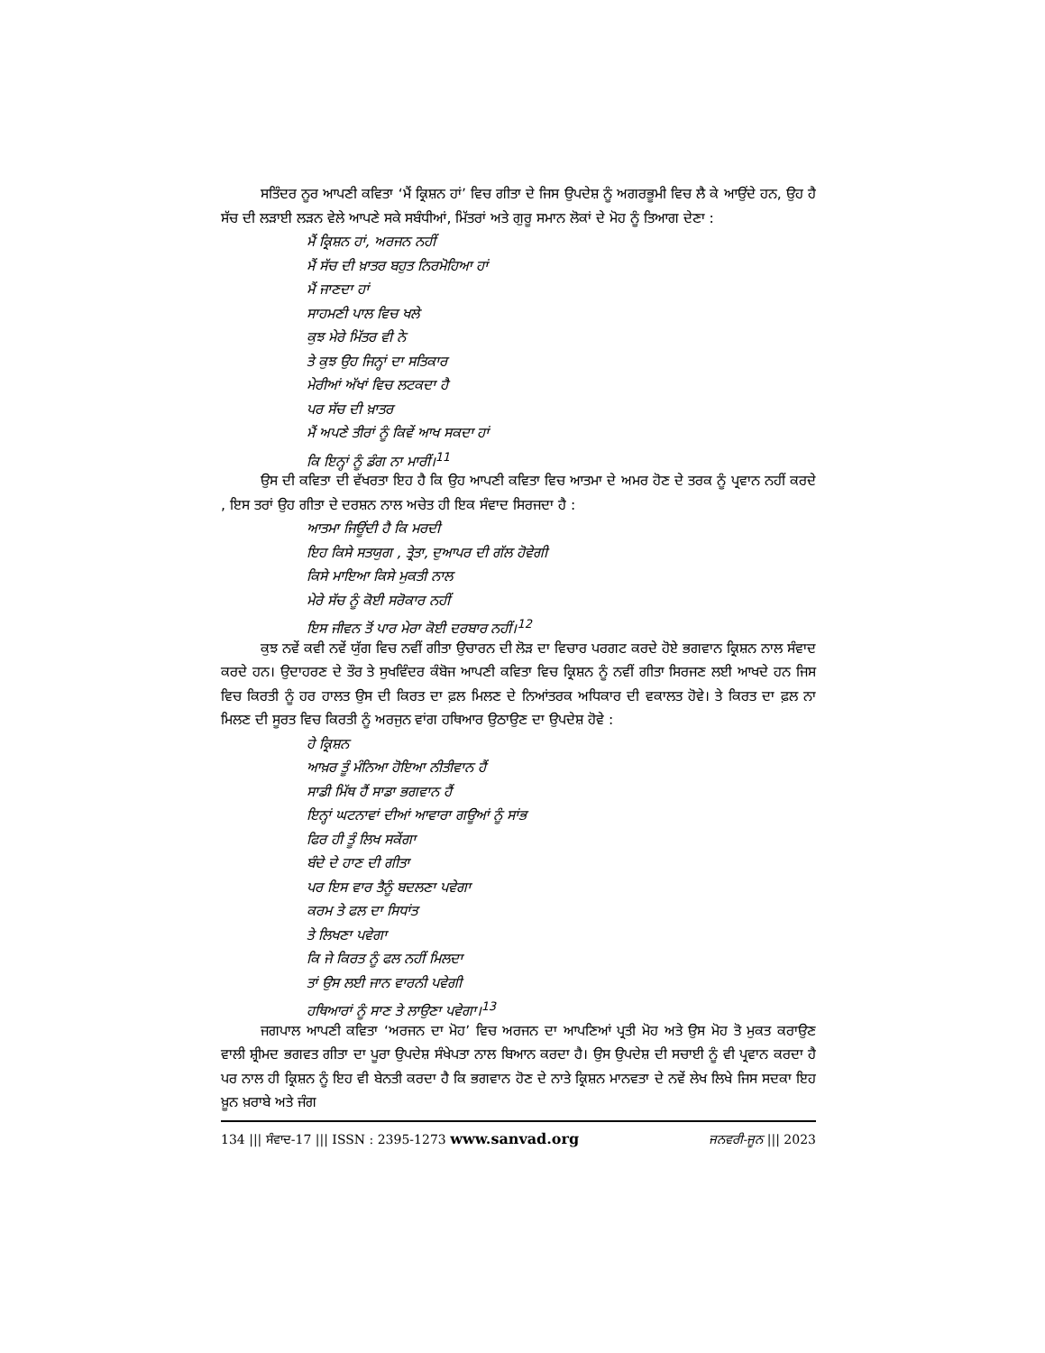ਸਤਿੰਦਰ ਨੂਰ ਆਪਣੀ ਕਵਿਤਾ ‘ਮੈਂ ਕ੍ਰਿਸ਼ਨ ਹਾਂ’ ਵਿਚ ਗੀਤਾ ਦੇ ਜਿਸ ਉਪਦੇਸ਼ ਨੂੰ ਅਗਰਭੂਮੀ ਵਿਚ ਲੈ ਕੇ ਆਉਂਦੇ ਹਨ, ਉਹ ਹੈ ਸੱਚ ਦੀ ਲੜਾਈ ਲੜਨ ਵੇਲੇ ਆਪਣੇ ਸਕੇ ਸਬੰਧੀਆਂ, ਮਿੱਤਰਾਂ ਅਤੇ ਗੁਰੂ ਸਮਾਨ ਲੋਕਾਂ ਦੇ ਮੋਹ ਨੂੰ ਤਿਆਗ ਦੇਣਾ :
ਮੈਂ ਕ੍ਰਿਸ਼ਨ ਹਾਂ, ਅਰਜਨ ਨਹੀਂ
ਮੈਂ ਸੱਚ ਦੀ ਖ਼ਾਤਰ ਬਹੁਤ ਨਿਰਮੋਹਿਆ ਹਾਂ
ਮੈਂ ਜਾਣਦਾ ਹਾਂ
ਸਾਹਮਣੀ ਪਾਲ ਵਿਚ ਖਲੇ
ਕੁਝ ਮੇਰੇ ਮਿੱਤਰ ਵੀ ਨੇ
ਤੇ ਕੁਝ ਉਹ ਜਿਨ੍ਹਾਂ ਦਾ ਸਤਿਕਾਰ
ਮੇਰੀਆਂ ਅੱਖਾਂ ਵਿਚ ਲਟਕਦਾ ਹੈ
ਪਰ ਸੱਚ ਦੀ ਖ਼ਾਤਰ
ਮੈਂ ਅਪਣੇ ਤੀਰਾਂ ਨੂੰ ਕਿਵੇਂ ਆਖ ਸਕਦਾ ਹਾਂ
ਕਿ ਇਨ੍ਹਾਂ ਨੂੰ ਡੰਗ ਨਾ ਮਾਰੀਂ।<sup>11</sup>
ਉਸ ਦੀ ਕਵਿਤਾ ਦੀ ਵੱਖਰਤਾ ਇਹ ਹੈ ਕਿ ਉਹ ਆਪਣੀ ਕਵਿਤਾ ਵਿਚ ਆਤਮਾ ਦੇ ਅਮਰ ਹੋਣ ਦੇ ਤਰਕ ਨੂੰ ਪ੍ਰਵਾਨ ਨਹੀਂ ਕਰਦੇ , ਇਸ ਤਰਾਂ ਉਹ ਗੀਤਾ ਦੇ ਦਰਸ਼ਨ ਨਾਲ ਅਚੇਤ ਹੀ ਇਕ ਸੰਵਾਦ ਸਿਰਜਦਾ ਹੈ :
ਆਤਮਾ ਜਿਊਂਦੀ ਹੈ ਕਿ ਮਰਦੀ
ਇਹ ਕਿਸੇ ਸਤਯੁਗ , ਤ੍ਰੇਤਾ, ਦੁਆਪਰ ਦੀ ਗੱਲ ਹੋਵੇਗੀ
ਕਿਸੇ ਮਾਇਆ ਕਿਸੇ ਮੁਕਤੀ ਨਾਲ
ਮੇਰੇ ਸੱਚ ਨੂੰ ਕੋਈ ਸਰੋਕਾਰ ਨਹੀਂ
ਇਸ ਜੀਵਨ ਤੋਂ ਪਾਰ ਮੇਰਾ ਕੋਈ ਦਰਬਾਰ ਨਹੀਂ।<sup>12</sup>
ਕੁਝ ਨਵੇਂ ਕਵੀ ਨਵੇਂ ਯੁੱਗ ਵਿਚ ਨਵੀਂ ਗੀਤਾ ਉਚਾਰਨ ਦੀ ਲੋੜ ਦਾ ਵਿਚਾਰ ਪਰਗਟ ਕਰਦੇ ਹੋਏ ਭਗਵਾਨ ਕ੍ਰਿਸ਼ਨ ਨਾਲ ਸੰਵਾਦ ਕਰਦੇ ਹਨ। ਉਦਾਹਰਣ ਦੇ ਤੌਰ ਤੇ ਸੁਖਵਿੰਦਰ ਕੰਬੋਜ ਆਪਣੀ ਕਵਿਤਾ ਵਿਚ ਕ੍ਰਿਸ਼ਨ ਨੂੰ ਨਵੀਂ ਗੀਤਾ ਸਿਰਜਣ ਲਈ ਆਖਦੇ ਹਨ ਜਿਸ ਵਿਚ ਕਿਰਤੀ ਨੂੰ ਹਰ ਹਾਲਤ ਉਸ ਦੀ ਕਿਰਤ ਦਾ ਫ਼ਲ ਮਿਲਣ ਦੇ ਨਿਆਂਤਰਕ ਅਧਿਕਾਰ ਦੀ ਵਕਾਲਤ ਹੋਵੇ। ਤੇ ਕਿਰਤ ਦਾ ਫ਼ਲ ਨਾ ਮਿਲਣ ਦੀ ਸੂਰਤ ਵਿਚ ਕਿਰਤੀ ਨੂੰ ਅਰਜੁਨ ਵਾਂਗ ਹਥਿਆਰ ਉਠਾਉਣ ਦਾ ਉਪਦੇਸ਼ ਹੋਵੇ :
ਹੇ ਕ੍ਰਿਸ਼ਨ
ਆਖ਼ਰ ਤੂੰ ਮੰਨਿਆ ਹੋਇਆ ਨੀਤੀਵਾਨ ਹੈਂ
ਸਾਡੀ ਮਿੱਥ ਹੈਂ ਸਾਡਾ ਭਗਵਾਨ ਹੈਂ
ਇਨ੍ਹਾਂ ਘਟਨਾਵਾਂ ਦੀਆਂ ਆਵਾਰਾ ਗਊਆਂ ਨੂੰ ਸਾਂਭ
ਫਿਰ ਹੀ ਤੂੰ ਲਿਖ ਸਕੇਂਗਾ
ਬੰਦੇ ਦੇ ਹਾਣ ਦੀ ਗੀਤਾ
ਪਰ ਇਸ ਵਾਰ ਤੈਨੂੰ ਬਦਲਣਾ ਪਵੇਗਾ
ਕਰਮ ਤੇ ਫਲ ਦਾ ਸਿਧਾਂਤ
ਤੇ ਲਿਖਣਾ ਪਵੇਗਾ
ਕਿ ਜੇ ਕਿਰਤ ਨੂੰ ਫਲ ਨਹੀਂ ਮਿਲਦਾ
ਤਾਂ ਉਸ ਲਈ ਜਾਨ ਵਾਰਨੀ ਪਵੇਗੀ
ਹਥਿਆਰਾਂ ਨੂੰ ਸਾਣ ਤੇ ਲਾਉਣਾ ਪਵੇਗਾ।<sup>13</sup>
ਜਗਪਾਲ ਆਪਣੀ ਕਵਿਤਾ ‘ਅਰਜਨ ਦਾ ਮੋਹ’ ਵਿਚ ਅਰਜਨ ਦਾ ਆਪਣਿਆਂ ਪ੍ਰਤੀ ਮੋਹ ਅਤੇ ਉਸ ਮੋਹ ਤੋ ਮੁਕਤ ਕਰਾਉਣ ਵਾਲੀ ਸ਼੍ਰੀਮਦ ਭਗਵਤ ਗੀਤਾ ਦਾ ਪੂਰਾ ਉਪਦੇਸ਼ ਸੰਖੇਪਤਾ ਨਾਲ ਬਿਆਨ ਕਰਦਾ ਹੈ। ਉਸ ਉਪਦੇਸ਼ ਦੀ ਸਚਾਈ ਨੂੰ ਵੀ ਪ੍ਰਵਾਨ ਕਰਦਾ ਹੈ ਪਰ ਨਾਲ ਹੀ ਕ੍ਰਿਸ਼ਨ ਨੂੰ ਇਹ ਵੀ ਬੇਨਤੀ ਕਰਦਾ ਹੈ ਕਿ ਭਗਵਾਨ ਹੋਣ ਦੇ ਨਾਤੇ ਕ੍ਰਿਸ਼ਨ ਮਾਨਵਤਾ ਦੇ ਨਵੇਂ ਲੇਖ ਲਿਖੇ ਜਿਸ ਸਦਕਾ ਇਹ ਖ਼ੂਨ ਖ਼ਰਾਬੇ ਅਤੇ ਜੰਗ
134 ||| ਸੰਵਾਦ-17 ||| ISSN : 2395-1273 www.sanvad.org ਜਨਵਰੀ-ਜੂਨ ||| 2023